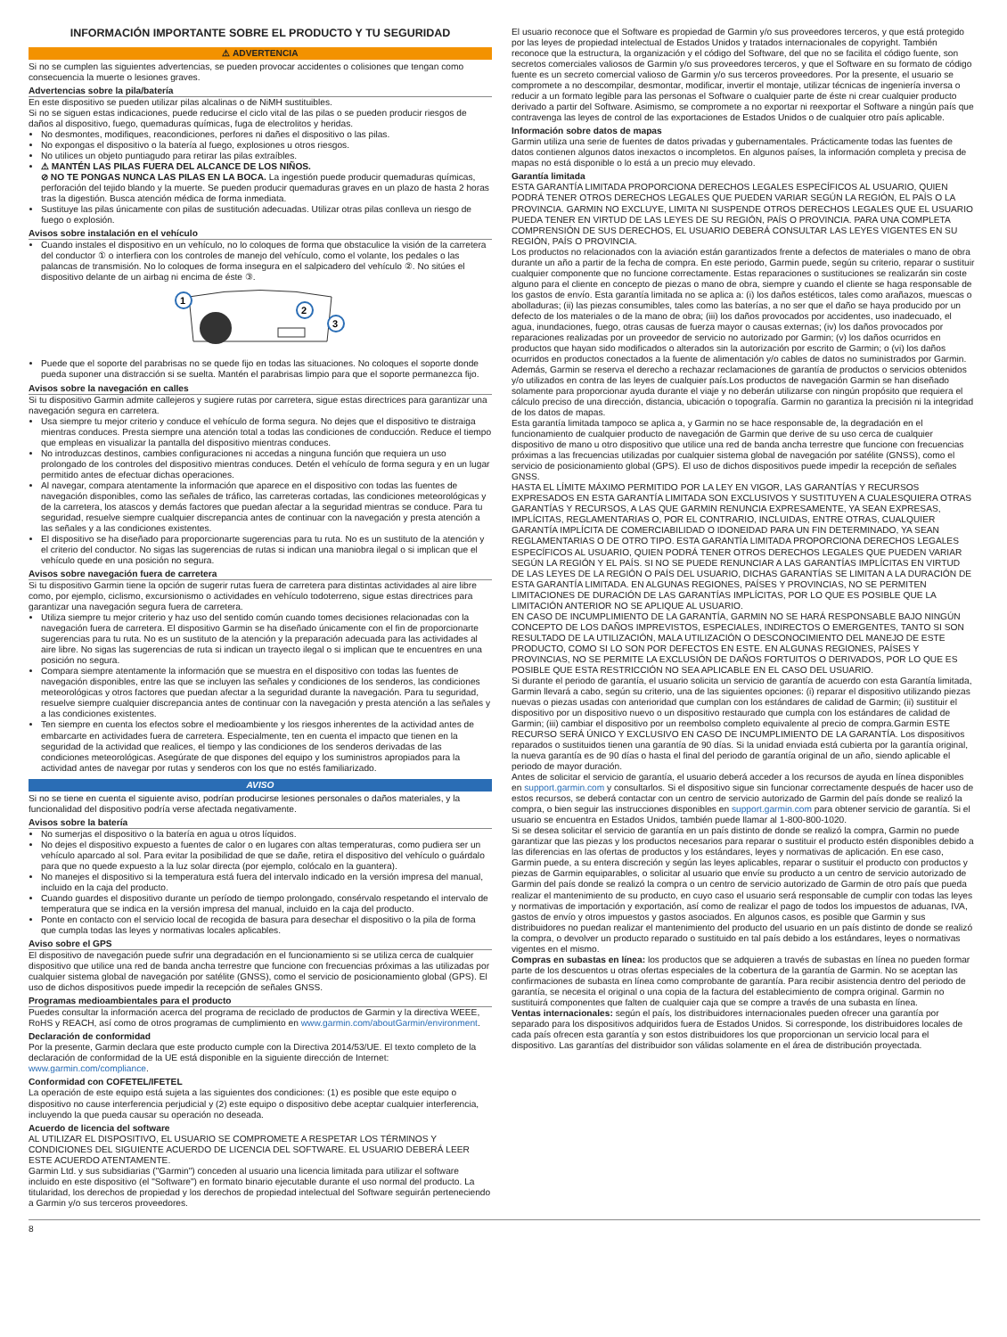INFORMACIÓN IMPORTANTE SOBRE EL PRODUCTO Y TU SEGURIDAD
⚠ ADVERTENCIA
Si no se cumplen las siguientes advertencias, se pueden provocar accidentes o colisiones que tengan como consecuencia la muerte o lesiones graves.
Advertencias sobre la pila/batería
En este dispositivo se pueden utilizar pilas alcalinas o de NiMH sustituibles.
Si no se siguen estas indicaciones, puede reducirse el ciclo vital de las pilas o se pueden producir riesgos de daños al dispositivo, fuego, quemaduras químicas, fuga de electrolitos y heridas.
No desmontes, modifiques, reacondiciones, perfores ni dañes el dispositivo o las pilas.
No expongas el dispositivo o la batería al fuego, explosiones u otros riesgos.
No utilices un objeto puntiagudo para retirar las pilas extraíbles.
⚠ MANTÉN LAS PILAS FUERA DEL ALCANCE DE LOS NIÑOS.
⊘ NO TE PONGAS NUNCA LAS PILAS EN LA BOCA. La ingestión puede producir quemaduras químicas, perforación del tejido blando y la muerte. Se pueden producir quemaduras graves en un plazo de hasta 2 horas tras la digestión. Busca atención médica de forma inmediata.
Sustituye las pilas únicamente con pilas de sustitución adecuadas. Utilizar otras pilas conlleva un riesgo de fuego o explosión.
Avisos sobre instalación en el vehículo
Cuando instales el dispositivo en un vehículo, no lo coloques de forma que obstaculice la visión de la carretera del conductor ① o interfiera con los controles de manejo del vehículo, como el volante, los pedales o las palancas de transmisión. No lo coloques de forma insegura en el salpicadero del vehículo ②. No sitúes el dispositivo delante de un airbag ni encima de éste ③.
1
2
3
Puede que el soporte del parabrisas no se quede fijo en todas las situaciones. No coloques el soporte donde pueda suponer una distracción si se suelta. Mantén el parabrisas limpio para que el soporte permanezca fijo.
Avisos sobre la navegación en calles
Si tu dispositivo Garmin admite callejeros y sugiere rutas por carretera, sigue estas directrices para garantizar una navegación segura en carretera.
Usa siempre tu mejor criterio y conduce el vehículo de forma segura. No dejes que el dispositivo te distraiga mientras conduces. Presta siempre una atención total a todas las condiciones de conducción. Reduce el tiempo que empleas en visualizar la pantalla del dispositivo mientras conduces.
No introduzcas destinos, cambies configuraciones ni accedas a ninguna función que requiera un uso prolongado de los controles del dispositivo mientras conduces. Detén el vehículo de forma segura y en un lugar permitido antes de efectuar dichas operaciones.
Al navegar, compara atentamente la información que aparece en el dispositivo con todas las fuentes de navegación disponibles, como las señales de tráfico, las carreteras cortadas, las condiciones meteorológicas y de la carretera, los atascos y demás factores que puedan afectar a la seguridad mientras se conduce. Para tu seguridad, resuelve siempre cualquier discrepancia antes de continuar con la navegación y presta atención a las señales y a las condiciones existentes.
El dispositivo se ha diseñado para proporcionarte sugerencias para tu ruta. No es un sustituto de la atención y el criterio del conductor. No sigas las sugerencias de rutas si indican una maniobra ilegal o si implican que el vehículo quede en una posición no segura.
Avisos sobre navegación fuera de carretera
Si tu dispositivo Garmin tiene la opción de sugerir rutas fuera de carretera para distintas actividades al aire libre como, por ejemplo, ciclismo, excursionismo o actividades en vehículo todoterreno, sigue estas directrices para garantizar una navegación segura fuera de carretera.
Utiliza siempre tu mejor criterio y haz uso del sentido común cuando tomes decisiones relacionadas con la navegación fuera de carretera. El dispositivo Garmin se ha diseñado únicamente con el fin de proporcionarte sugerencias para tu ruta. No es un sustituto de la atención y la preparación adecuada para las actividades al aire libre. No sigas las sugerencias de ruta si indican un trayecto ilegal o si implican que te encuentres en una posición no segura.
Compara siempre atentamente la información que se muestra en el dispositivo con todas las fuentes de navegación disponibles, entre las que se incluyen las señales y condiciones de los senderos, las condiciones meteorológicas y otros factores que puedan afectar a la seguridad durante la navegación. Para tu seguridad, resuelve siempre cualquier discrepancia antes de continuar con la navegación y presta atención a las señales y a las condiciones existentes.
Ten siempre en cuenta los efectos sobre el medioambiente y los riesgos inherentes de la actividad antes de embarcarte en actividades fuera de carretera. Especialmente, ten en cuenta el impacto que tienen en la seguridad de la actividad que realices, el tiempo y las condiciones de los senderos derivadas de las condiciones meteorológicas. Asegúrate de que dispones del equipo y los suministros apropiados para la actividad antes de navegar por rutas y senderos con los que no estés familiarizado.
AVISO
Si no se tiene en cuenta el siguiente aviso, podrían producirse lesiones personales o daños materiales, y la funcionalidad del dispositivo podría verse afectada negativamente.
Avisos sobre la batería
No sumerjas el dispositivo o la batería en agua u otros líquidos.
No dejes el dispositivo expuesto a fuentes de calor o en lugares con altas temperaturas, como pudiera ser un vehículo aparcado al sol. Para evitar la posibilidad de que se dañe, retira el dispositivo del vehículo o guárdalo para que no quede expuesto a la luz solar directa (por ejemplo, colócalo en la guantera).
No manejes el dispositivo si la temperatura está fuera del intervalo indicado en la versión impresa del manual, incluido en la caja del producto.
Cuando guardes el dispositivo durante un período de tiempo prolongado, consérvalo respetando el intervalo de temperatura que se indica en la versión impresa del manual, incluido en la caja del producto.
Ponte en contacto con el servicio local de recogida de basura para desechar el dispositivo o la pila de forma que cumpla todas las leyes y normativas locales aplicables.
Aviso sobre el GPS
El dispositivo de navegación puede sufrir una degradación en el funcionamiento si se utiliza cerca de cualquier dispositivo que utilice una red de banda ancha terrestre que funcione con frecuencias próximas a las utilizadas por cualquier sistema global de navegación por satélite (GNSS), como el servicio de posicionamiento global (GPS). El uso de dichos dispositivos puede impedir la recepción de señales GNSS.
Programas medioambientales para el producto
Puedes consultar la información acerca del programa de reciclado de productos de Garmin y la directiva WEEE, RoHS y REACH, así como de otros programas de cumplimiento en www.garmin.com/aboutGarmin/environment.
Declaración de conformidad
Por la presente, Garmin declara que este producto cumple con la Directiva 2014/53/UE. El texto completo de la declaración de conformidad de la UE está disponible en la siguiente dirección de Internet: www.garmin.com/compliance.
Conformidad con COFETEL/IFETEL
La operación de este equipo está sujeta a las siguientes dos condiciones: (1) es posible que este equipo o dispositivo no cause interferencia perjudicial y (2) este equipo o dispositivo debe aceptar cualquier interferencia, incluyendo la que pueda causar su operación no deseada.
Acuerdo de licencia del software
AL UTILIZAR EL DISPOSITIVO, EL USUARIO SE COMPROMETE A RESPETAR LOS TÉRMINOS Y CONDICIONES DEL SIGUIENTE ACUERDO DE LICENCIA DEL SOFTWARE. EL USUARIO DEBERÁ LEER ESTE ACUERDO ATENTAMENTE.
Garmin Ltd. y sus subsidiarias ("Garmin") conceden al usuario una licencia limitada para utilizar el software incluido en este dispositivo (el "Software") en formato binario ejecutable durante el uso normal del producto. La titularidad, los derechos de propiedad y los derechos de propiedad intelectual del Software seguirán perteneciendo a Garmin y/o sus terceros proveedores.
El usuario reconoce que el Software es propiedad de Garmin y/o sus proveedores terceros, y que está protegido por las leyes de propiedad intelectual de Estados Unidos y tratados internacionales de copyright. También reconoce que la estructura, la organización y el código del Software, del que no se facilita el código fuente, son secretos comerciales valiosos de Garmin y/o sus proveedores terceros, y que el Software en su formato de código fuente es un secreto comercial valioso de Garmin y/o sus terceros proveedores. Por la presente, el usuario se compromete a no descompilar, desmontar, modificar, invertir el montaje, utilizar técnicas de ingeniería inversa o reducir a un formato legible para las personas el Software o cualquier parte de éste ni crear cualquier producto derivado a partir del Software. Asimismo, se compromete a no exportar ni reexportar el Software a ningún país que contravenga las leyes de control de las exportaciones de Estados Unidos o de cualquier otro país aplicable.
Información sobre datos de mapas
Garmin utiliza una serie de fuentes de datos privadas y gubernamentales. Prácticamente todas las fuentes de datos contienen algunos datos inexactos o incompletos. En algunos países, la información completa y precisa de mapas no está disponible o lo está a un precio muy elevado.
Garantía limitada
ESTA GARANTÍA LIMITADA PROPORCIONA DERECHOS LEGALES ESPECÍFICOS AL USUARIO, QUIEN PODRÁ TENER OTROS DERECHOS LEGALES QUE PUEDEN VARIAR SEGÚN LA REGIÓN, EL PAÍS O LA PROVINCIA. GARMIN NO EXCLUYE, LIMITA NI SUSPENDE OTROS DERECHOS LEGALES QUE EL USUARIO PUEDA TENER EN VIRTUD DE LAS LEYES DE SU REGIÓN, PAÍS O PROVINCIA. PARA UNA COMPLETA COMPRENSIÓN DE SUS DERECHOS, EL USUARIO DEBERÁ CONSULTAR LAS LEYES VIGENTES EN SU REGIÓN, PAÍS O PROVINCIA.
Los productos no relacionados con la aviación están garantizados frente a defectos de materiales o mano de obra durante un año a partir de la fecha de compra. En este periodo, Garmin puede, según su criterio, reparar o sustituir cualquier componente que no funcione correctamente. Estas reparaciones o sustituciones se realizarán sin coste alguno para el cliente en concepto de piezas o mano de obra, siempre y cuando el cliente se haga responsable de los gastos de envío. Esta garantía limitada no se aplica a: (i) los daños estéticos, tales como arañazos, muescas o abolladuras; (ii) las piezas consumibles, tales como las baterías, a no ser que el daño se haya producido por un defecto de los materiales o de la mano de obra; (iii) los daños provocados por accidentes, uso inadecuado, el agua, inundaciones, fuego, otras causas de fuerza mayor o causas externas; (iv) los daños provocados por reparaciones realizadas por un proveedor de servicio no autorizado por Garmin; (v) los daños ocurridos en productos que hayan sido modificados o alterados sin la autorización por escrito de Garmin; o (vi) los daños ocurridos en productos conectados a la fuente de alimentación y/o cables de datos no suministrados por Garmin. Además, Garmin se reserva el derecho a rechazar reclamaciones de garantía de productos o servicios obtenidos y/o utilizados en contra de las leyes de cualquier país.Los productos de navegación Garmin se han diseñado solamente para proporcionar ayuda durante el viaje y no deberán utilizarse con ningún propósito que requiera el cálculo preciso de una dirección, distancia, ubicación o topografía. Garmin no garantiza la precisión ni la integridad de los datos de mapas.
Esta garantía limitada tampoco se aplica a, y Garmin no se hace responsable de, la degradación en el funcionamiento de cualquier producto de navegación de Garmin que derive de su uso cerca de cualquier dispositivo de mano u otro dispositivo que utilice una red de banda ancha terrestre que funcione con frecuencias próximas a las frecuencias utilizadas por cualquier sistema global de navegación por satélite (GNSS), como el servicio de posicionamiento global (GPS). El uso de dichos dispositivos puede impedir la recepción de señales GNSS.
HASTA EL LÍMITE MÁXIMO PERMITIDO POR LA LEY EN VIGOR, LAS GARANTÍAS Y RECURSOS EXPRESADOS EN ESTA GARANTÍA LIMITADA SON EXCLUSIVOS Y SUSTITUYEN A CUALESQUIERA OTRAS GARANTÍAS Y RECURSOS, A LAS QUE GARMIN RENUNCIA EXPRESAMENTE, YA SEAN EXPRESAS, IMPLÍCITAS, REGLAMENTARIAS O, POR EL CONTRARIO, INCLUIDAS, ENTRE OTRAS, CUALQUIER GARANTÍA IMPLÍCITA DE COMERCIABILIDAD O IDONEIDAD PARA UN FIN DETERMINADO, YA SEAN REGLAMENTARIAS O DE OTRO TIPO. ESTA GARANTÍA LIMITADA PROPORCIONA DERECHOS LEGALES ESPECÍFICOS AL USUARIO, QUIEN PODRÁ TENER OTROS DERECHOS LEGALES QUE PUEDEN VARIAR SEGÚN LA REGIÓN Y EL PAÍS. SI NO SE PUEDE RENUNCIAR A LAS GARANTÍAS IMPLÍCITAS EN VIRTUD DE LAS LEYES DE LA REGIÓN O PAÍS DEL USUARIO, DICHAS GARANTÍAS SE LIMITAN A LA DURACIÓN DE ESTA GARANTÍA LIMITADA. EN ALGUNAS REGIONES, PAÍSES Y PROVINCIAS, NO SE PERMITEN LIMITACIONES DE DURACIÓN DE LAS GARANTÍAS IMPLÍCITAS, POR LO QUE ES POSIBLE QUE LA LIMITACIÓN ANTERIOR NO SE APLIQUE AL USUARIO.
EN CASO DE INCUMPLIMIENTO DE LA GARANTÍA, GARMIN NO SE HARÁ RESPONSABLE BAJO NINGÚN CONCEPTO DE LOS DAÑOS IMPREVISTOS, ESPECIALES, INDIRECTOS O EMERGENTES, TANTO SI SON RESULTADO DE LA UTILIZACIÓN, MALA UTILIZACIÓN O DESCONOCIMIENTO DEL MANEJO DE ESTE PRODUCTO, COMO SI LO SON POR DEFECTOS EN ESTE. EN ALGUNAS REGIONES, PAÍSES Y PROVINCIAS, NO SE PERMITE LA EXCLUSIÓN DE DAÑOS FORTUITOS O DERIVADOS, POR LO QUE ES POSIBLE QUE ESTA RESTRICCIÓN NO SEA APLICABLE EN EL CASO DEL USUARIO.
Si durante el periodo de garantía, el usuario solicita un servicio de garantía de acuerdo con esta Garantía limitada, Garmin llevará a cabo, según su criterio, una de las siguientes opciones: (i) reparar el dispositivo utilizando piezas nuevas o piezas usadas con anterioridad que cumplan con los estándares de calidad de Garmin; (ii) sustituir el dispositivo por un dispositivo nuevo o un dispositivo restaurado que cumpla con los estándares de calidad de Garmin; (iii) cambiar el dispositivo por un reembolso completo equivalente al precio de compra.Garmin ESTE RECURSO SERÁ ÚNICO Y EXCLUSIVO EN CASO DE INCUMPLIMIENTO DE LA GARANTÍA. Los dispositivos reparados o sustituidos tienen una garantía de 90 días. Si la unidad enviada está cubierta por la garantía original, la nueva garantía es de 90 días o hasta el final del periodo de garantía original de un año, siendo aplicable el periodo de mayor duración.
Antes de solicitar el servicio de garantía, el usuario deberá acceder a los recursos de ayuda en línea disponibles en support.garmin.com y consultarlos. Si el dispositivo sigue sin funcionar correctamente después de hacer uso de estos recursos, se deberá contactar con un centro de servicio autorizado de Garmin del país donde se realizó la compra, o bien seguir las instrucciones disponibles en support.garmin.com para obtener servicio de garantía. Si el usuario se encuentra en Estados Unidos, también puede llamar al 1-800-800-1020.
Si se desea solicitar el servicio de garantía en un país distinto de donde se realizó la compra, Garmin no puede garantizar que las piezas y los productos necesarios para reparar o sustituir el producto estén disponibles debido a las diferencias en las ofertas de productos y los estándares, leyes y normativas de aplicación. En ese caso, Garmin puede, a su entera discreción y según las leyes aplicables, reparar o sustituir el producto con productos y piezas de Garmin equiparables, o solicitar al usuario que envíe su producto a un centro de servicio autorizado de Garmin del país donde se realizó la compra o un centro de servicio autorizado de Garmin de otro país que pueda realizar el mantenimiento de su producto, en cuyo caso el usuario será responsable de cumplir con todas las leyes y normativas de importación y exportación, así como de realizar el pago de todos los impuestos de aduanas, IVA, gastos de envío y otros impuestos y gastos asociados. En algunos casos, es posible que Garmin y sus distribuidores no puedan realizar el mantenimiento del producto del usuario en un país distinto de donde se realizó la compra, o devolver un producto reparado o sustituido en tal país debido a los estándares, leyes o normativas vigentes en el mismo.
Compras en subastas en línea: los productos que se adquieren a través de subastas en línea no pueden formar parte de los descuentos u otras ofertas especiales de la cobertura de la garantía de Garmin. No se aceptan las confirmaciones de subasta en línea como comprobante de garantía. Para recibir asistencia dentro del periodo de garantía, se necesita el original o una copia de la factura del establecimiento de compra original. Garmin no sustituirá componentes que falten de cualquier caja que se compre a través de una subasta en línea.
Ventas internacionales: según el país, los distribuidores internacionales pueden ofrecer una garantía por separado para los dispositivos adquiridos fuera de Estados Unidos. Si corresponde, los distribuidores locales de cada país ofrecen esta garantía y son estos distribuidores los que proporcionan un servicio local para el dispositivo. Las garantías del distribuidor son válidas solamente en el área de distribución proyectada.
8